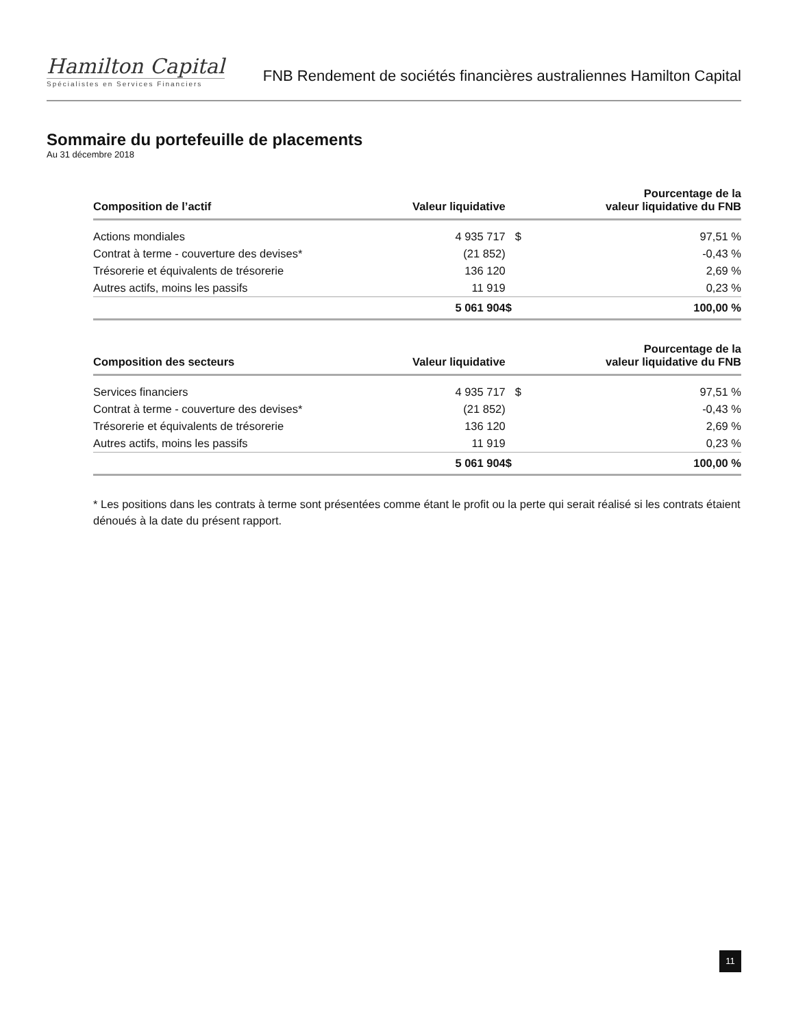Hamilton Capital
Spécialistes en Services Financiers
FNB Rendement de sociétés financières australiennes Hamilton Capital
Sommaire du portefeuille de placements
Au 31 décembre 2018
| Composition de l’actif | Valeur liquidative | | Pourcentage de la valeur liquidative du FNB |
| --- | --- | --- | --- |
| Actions mondiales | 4 935 717 | $ | 97,51 % |
| Contrat à terme - couverture des devises* | (21 852) | | -0,43 % |
| Trésorerie et équivalents de trésorerie | 136 120 | | 2,69 % |
| Autres actifs, moins les passifs | 11 919 | | 0,23 % |
| | 5 061 904 | $ | 100,00 % |
| Composition des secteurs | Valeur liquidative | | Pourcentage de la valeur liquidative du FNB |
| --- | --- | --- | --- |
| Services financiers | 4 935 717 | $ | 97,51 % |
| Contrat à terme - couverture des devises* | (21 852) | | -0,43 % |
| Trésorerie et équivalents de trésorerie | 136 120 | | 2,69 % |
| Autres actifs, moins les passifs | 11 919 | | 0,23 % |
| | 5 061 904 | $ | 100,00 % |
* Les positions dans les contrats à terme sont présentées comme étant le profit ou la perte qui serait réalisé si les contrats étaient dénoués à la date du présent rapport.
11